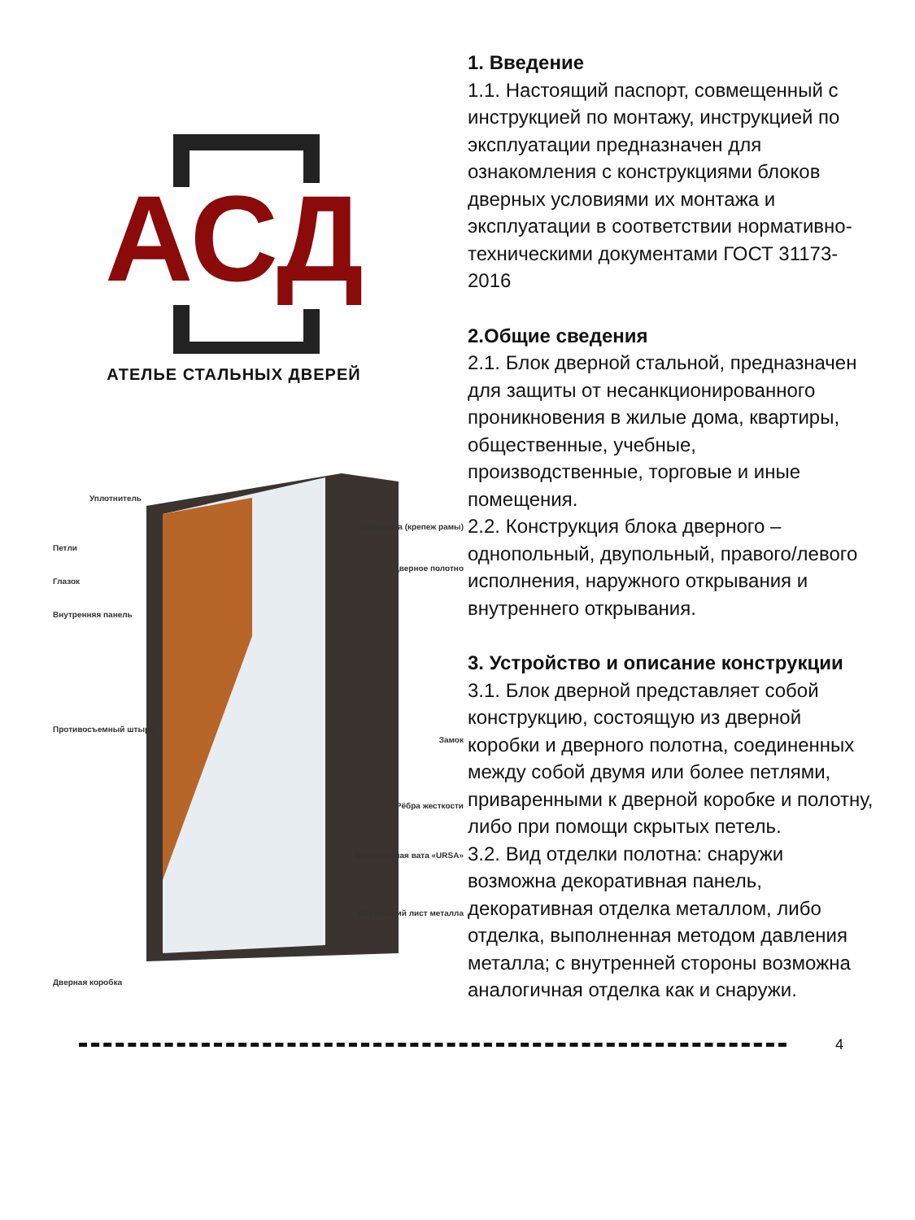АСД
АТЕЛЬЕ СТАЛЬНЫХ ДВЕРЕЙ
Уплотнитель
Петли
Глазок
Внутренняя панель
Противосъемный штырь
Дверная коробка
Проушина (крепеж рамы)
Дверное полотно
Замок
Рёбра жесткости
Минеральная вата «URSA»
Внутренний лист металла
1. Введение
1.1. Настоящий паспорт, совмещенный с инструкцией по монтажу, инструкцией по эксплуатации предназначен для ознакомления с конструкциями блоков дверных условиями их монтажа и эксплуатации в соответствии нормативно-техническими документами ГОСТ 31173-2016
2.Общие сведения
2.1. Блок дверной стальной, предназначен для защиты от несанкционированного проникновения в жилые дома, квартиры, общественные, учебные, производственные, торговые и иные помещения.
2.2. Конструкция блока дверного – однопольный, двупольный, правого/левого исполнения, наружного открывания и внутреннего открывания.
3. Устройство и описание конструкции
3.1. Блок дверной представляет собой конструкцию, состоящую из дверной коробки и дверного полотна, соединенных между собой двумя или более петлями, приваренными к дверной коробке и полотну, либо при помощи скрытых петель.
3.2. Вид отделки полотна: снаружи возможна декоративная панель, декоративная отделка металлом, либо отделка, выполненная методом давления металла; с внутренней стороны возможна аналогичная отделка как и снаружи.
4